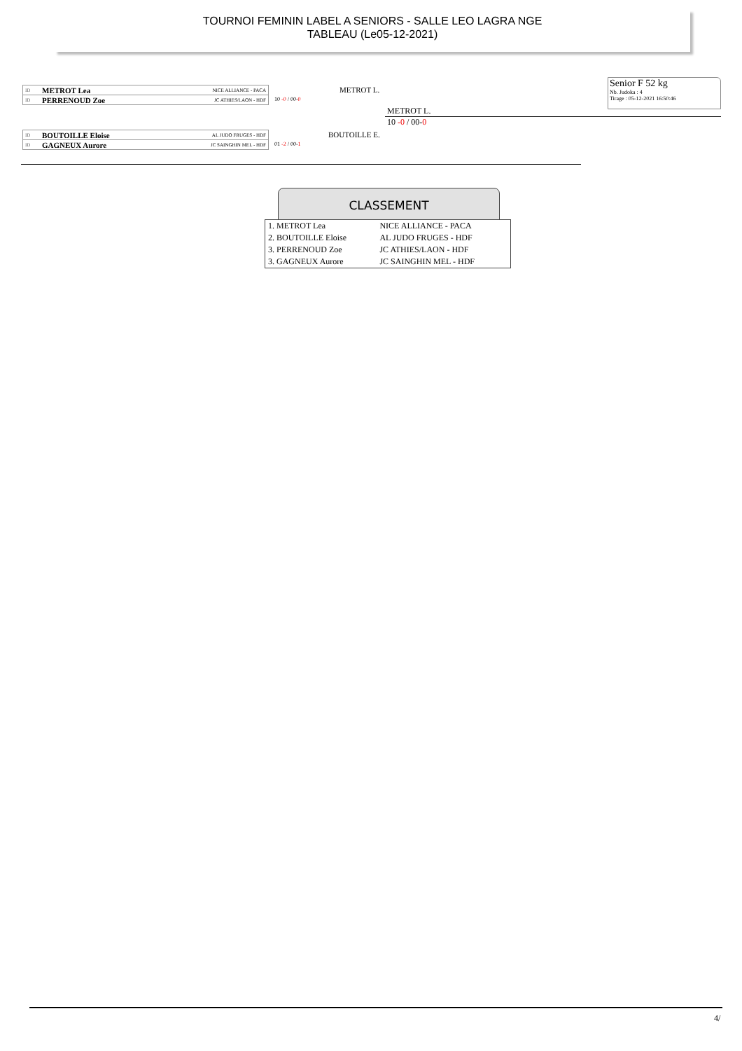TOURNOI FEMININ LABEL A SENIORS - SALLE LEO LAGRA NGE
TABLEAU (Le05-12-2021)
ID METROT Lea NICE ALLIANCE - PACA
ID PERRENOUD Zoe JC ATHIES/LAON - HDF
METROT L.
10 -0 / 00-0
METROT L.
10 -0 / 00-0
ID BOUTOILLE Eloise AL JUDO FRUGES - HDF
ID GAGNEUX Aurore JC SAINGHIN MEL - HDF
BOUTOILLE E.
01 -2 / 00-1
Senior F 52 kg
Nb. Judoka : 4
Tirage : 05-12-2021 16:50:46
CLASSEMENT
| 1. METROT Lea | NICE ALLIANCE - PACA |
| 2. BOUTOILLE Eloise | AL JUDO FRUGES - HDF |
| 3. PERRENOUD Zoe | JC ATHIES/LAON - HDF |
| 3. GAGNEUX Aurore | JC SAINGHIN MEL - HDF |
4/